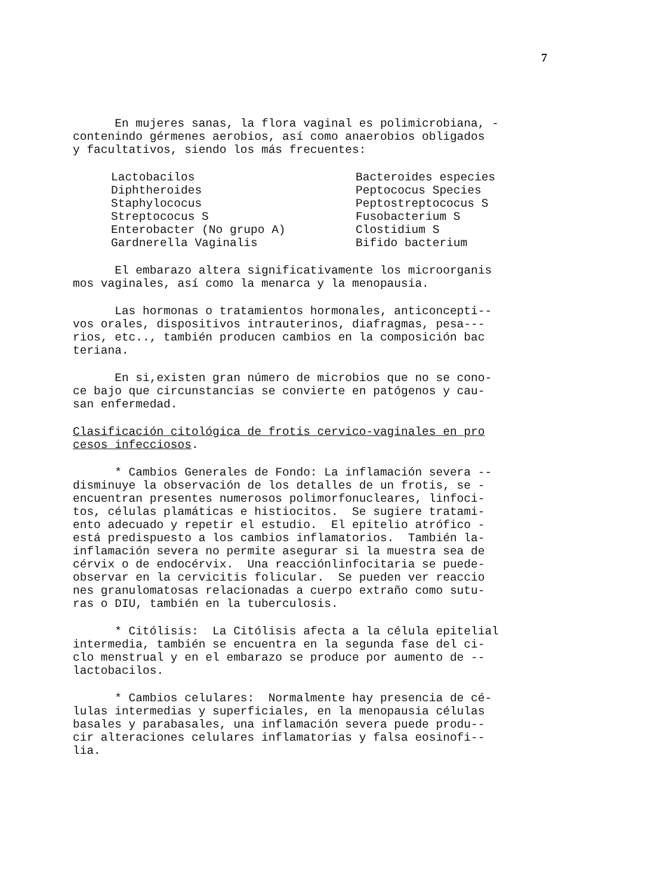7
En mujeres sanas, la flora vaginal es polimicrobiana, - contenindo gérmenes aerobios, así como anaerobios obligados y facultativos, siendo los más frecuentes:
Lactobacilos Diphtheroides Staphylococus Streptococus S Enterobacter (No grupo A) Gardnerella Vaginalis
Bacteroides especies Peptococus Species Peptostreptococus S Fusobacterium S Clostidium S Bifido bacterium
El embarazo altera significativamente los microorganis mos vaginales, así como la menarca y la menopausia.
Las hormonas o tratamientos hormonales, anticoncepti-- vos orales, dispositivos intrauterinos, diafragmas, pesa--- rios, etc.., también producen cambios en la composición bac teriana.
En si,existen gran número de microbios que no se cono- ce bajo que circunstancias se convierte en patógenos y cau- san enfermedad.
Clasificación citológica de frotis cervico-vaginales en pro cesos infecciosos.
* Cambios Generales de Fondo: La inflamación severa -- disminuye la observación de los detalles de un frotis, se - encuentran presentes numerosos polimorfonucleares, linfoci- tos, células plamáticas e histiocitos. Se sugiere tratami- ento adecuado y repetir el estudio. El epitelio atrófico - está predispuesto a los cambios inflamatorios. También la- inflamación severa no permite asegurar si la muestra sea de cérvix o de endocérvix. Una reacciónlinfocitaria se puede- observar en la cervicitis folicular. Se pueden ver reaccio nes granulomatosas relacionadas a cuerpo extraño como sutu- ras o DIU, también en la tuberculosis.
* Citólisis: La Citólisis afecta a la célula epitelial intermedia, también se encuentra en la segunda fase del ci- clo menstrual y en el embarazo se produce por aumento de -- lactobacilos.
* Cambios celulares: Normalmente hay presencia de cé- lulas intermedias y superficiales, en la menopausia células basales y parabasales, una inflamación severa puede produ-- cir alteraciones celulares inflamatorias y falsa eosinofi-- lia.